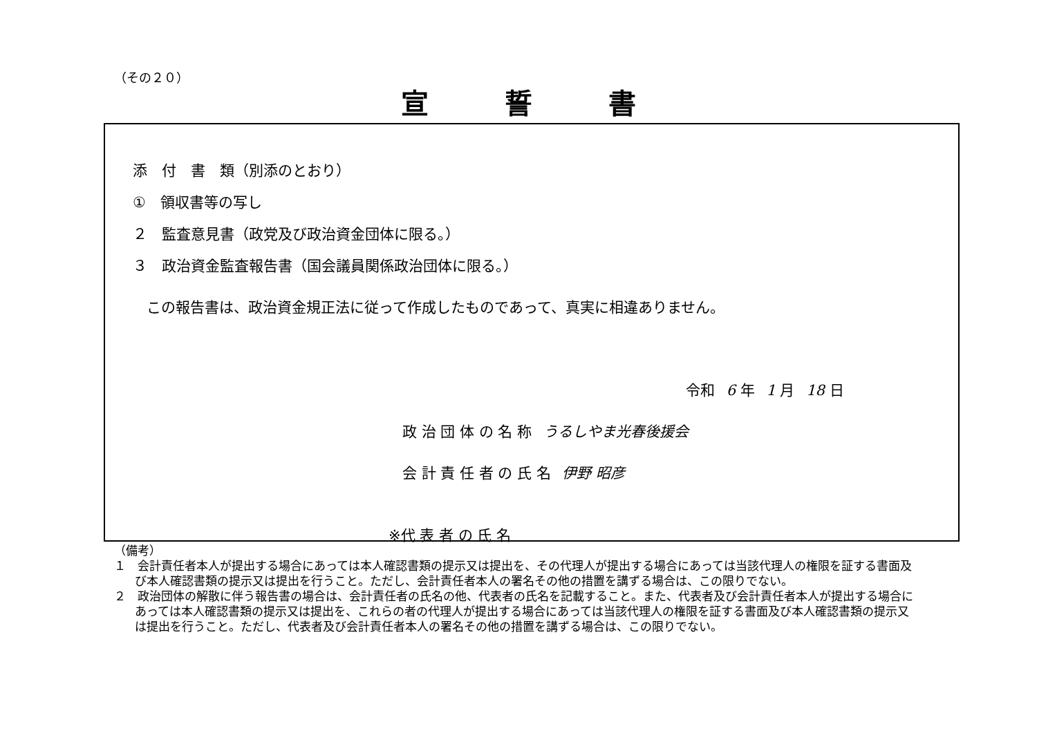（その２０）
宣誓書
添　付　書　類（別添のとおり）
①　領収書等の写し
２　監査意見書（政党及び政治資金団体に限る。）
３　政治資金監査報告書（国会議員関係政治団体に限る。）
この報告書は、政治資金規正法に従って作成したものであって、真実に相違ありません。
令和 6 年 1 月 18 日
政 治 団 体 の 名 称 うるしやま光春後援会
会 計 責 任 者 の 氏 名 伊野 昭彦
※代 表 者 の 氏 名
（備考）
１　会計責任者本人が提出する場合にあっては本人確認書類の提示又は提出を、その代理人が提出する場合にあっては当該代理人の権限を証する書面及び本人確認書類の提示又は提出を行うこと。ただし、会計責任者本人の署名その他の措置を講ずる場合は、この限りでない。
２　政治団体の解散に伴う報告書の場合は、会計責任者の氏名の他、代表者の氏名を記載すること。また、代表者及び会計責任者本人が提出する場合にあっては本人確認書類の提示又は提出を、これらの者の代理人が提出する場合にあっては当該代理人の権限を証する書面及び本人確認書類の提示又は提出を行うこと。ただし、代表者及び会計責任者本人の署名その他の措置を講ずる場合は、この限りでない。